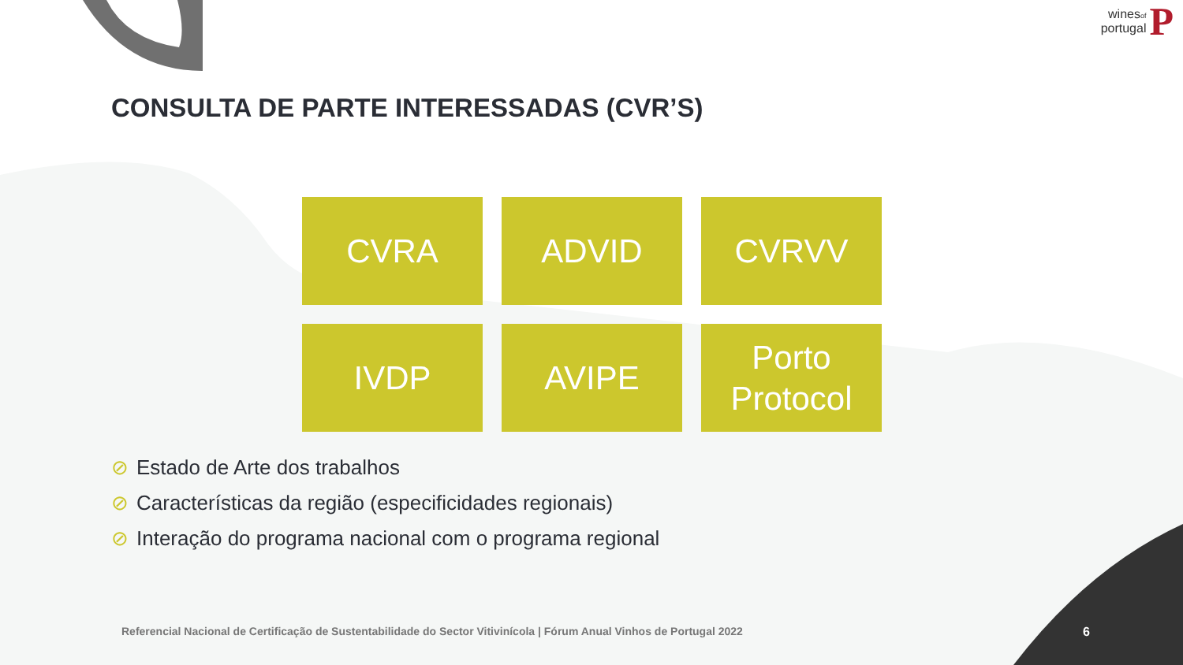winesof
portugal
P
CONSULTA DE PARTE INTERESSADAS (CVR’S)
CVRA
ADVID
CVRVV
IVDP
AVIPE
Porto
Protocol
⊘ Estado de Arte dos trabalhos
⊘ Características da região (especificidades regionais)
⊘ Interação do programa nacional com o programa regional
Referencial Nacional de Certificação de Sustentabilidade do Sector Vitivinícola | Fórum Anual Vinhos de Portugal 2022
6